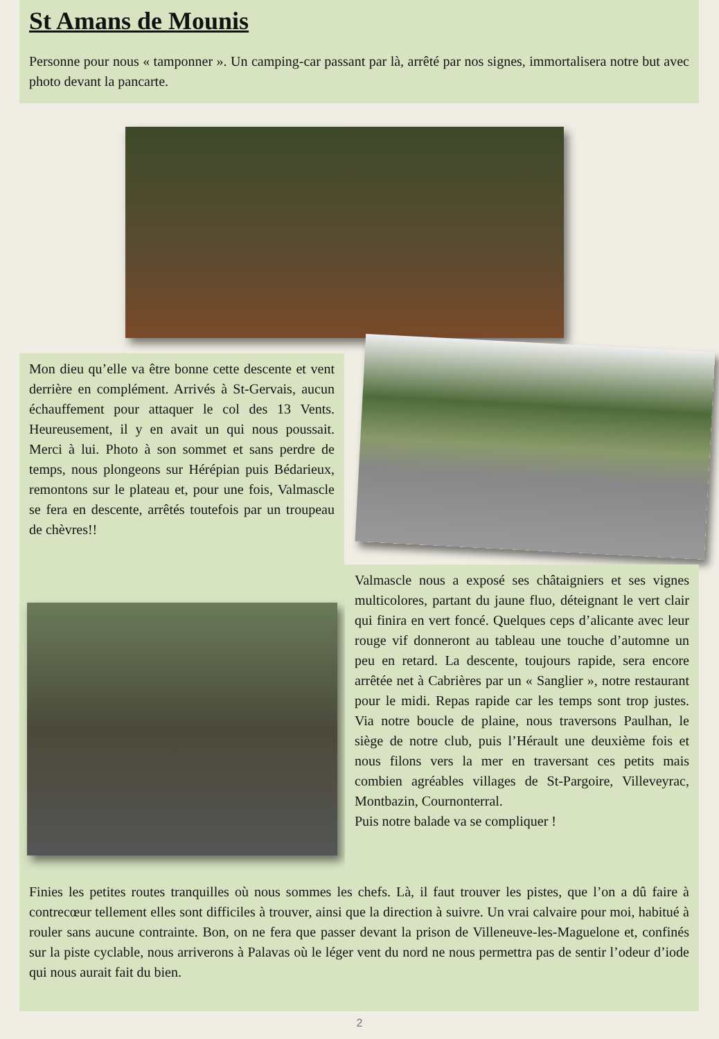St Amans de Mounis
Personne pour nous « tamponner ». Un camping-car passant par là, arrêté par nos signes, immortalisera notre but avec photo devant la pancarte.
Mon dieu qu’elle va être bonne cette descente et vent derrière en complément. Arrivés à St-Gervais, aucun échauffement pour attaquer le col des 13 Vents. Heureusement, il y en avait un qui nous poussait. Merci à lui. Photo à son sommet et sans perdre de temps, nous plongeons sur Hérépian puis Bédarieux, remontons sur le plateau et, pour une fois, Valmascle se fera en descente, arrêtés toutefois par un troupeau de chèvres!!
Valmascle nous a exposé ses châtaigniers et ses vignes multicolores, partant du jaune fluo, déteignant le vert clair qui finira en vert foncé. Quelques ceps d’alicante avec leur rouge vif donneront au tableau une touche d’automne un peu en retard. La descente, toujours rapide, sera encore arrêtée net à Cabrières par un « Sanglier », notre restaurant pour le midi. Repas rapide car les temps sont trop justes. Via notre boucle de plaine, nous traversons Paulhan, le siège de notre club, puis l’Hérault une deuxième fois et nous filons vers la mer en traversant ces petits mais combien agréables villages de St-Pargoire, Villeveyrac, Montbazin, Cournonterral.
Puis notre balade va se compliquer !
Finies les petites routes tranquilles où nous sommes les chefs. Là, il faut trouver les pistes, que l’on a dû faire à contrecœur tellement elles sont difficiles à trouver, ainsi que la direction à suivre. Un vrai calvaire pour moi, habitué à rouler sans aucune contrainte. Bon, on ne fera que passer devant la prison de Villeneuve-les-Maguelone et, confinés sur la piste cyclable, nous arriverons à Palavas où le léger vent du nord ne nous permettra pas de sentir l’odeur d’iode qui nous aurait fait du bien.
2